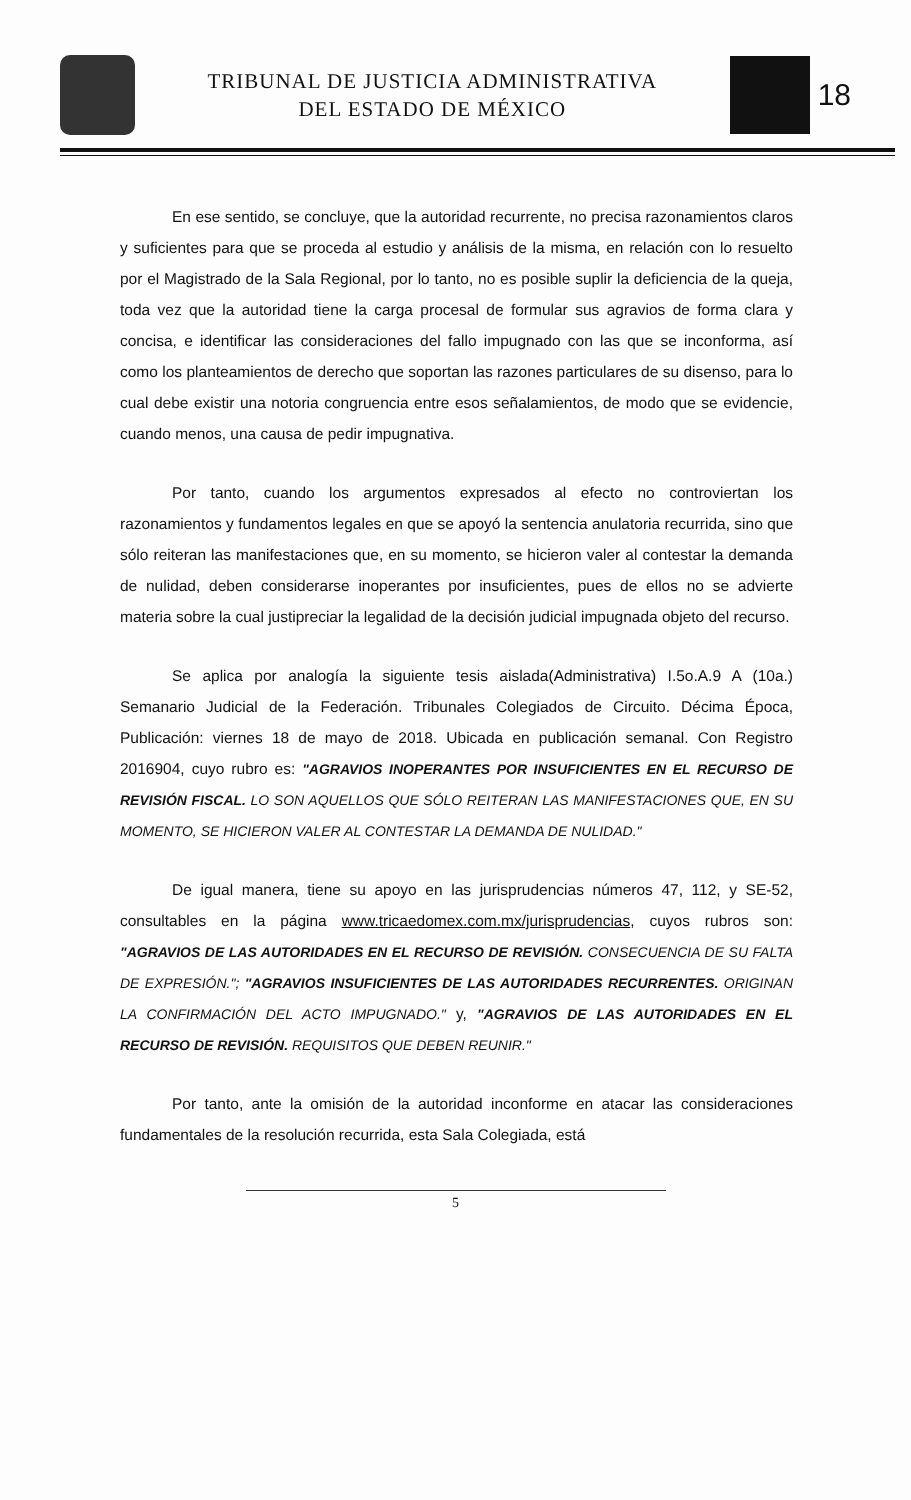TRIBUNAL DE JUSTICIA ADMINISTRATIVA
DEL ESTADO DE MÉXICO
18
En ese sentido, se concluye, que la autoridad recurrente, no precisa razonamientos claros y suficientes para que se proceda al estudio y análisis de la misma, en relación con lo resuelto por el Magistrado de la Sala Regional, por lo tanto, no es posible suplir la deficiencia de la queja, toda vez que la autoridad tiene la carga procesal de formular sus agravios de forma clara y concisa, e identificar las consideraciones del fallo impugnado con las que se inconforma, así como los planteamientos de derecho que soportan las razones particulares de su disenso, para lo cual debe existir una notoria congruencia entre esos señalamientos, de modo que se evidencie, cuando menos, una causa de pedir impugnativa.
Por tanto, cuando los argumentos expresados al efecto no controviertan los razonamientos y fundamentos legales en que se apoyó la sentencia anulatoria recurrida, sino que sólo reiteran las manifestaciones que, en su momento, se hicieron valer al contestar la demanda de nulidad, deben considerarse inoperantes por insuficientes, pues de ellos no se advierte materia sobre la cual justipreciar la legalidad de la decisión judicial impugnada objeto del recurso.
Se aplica por analogía la siguiente tesis aislada(Administrativa) I.5o.A.9 A (10a.) Semanario Judicial de la Federación. Tribunales Colegiados de Circuito. Décima Época, Publicación: viernes 18 de mayo de 2018. Ubicada en publicación semanal. Con Registro 2016904, cuyo rubro es: "AGRAVIOS INOPERANTES POR INSUFICIENTES EN EL RECURSO DE REVISIÓN FISCAL. LO SON AQUELLOS QUE SÓLO REITERAN LAS MANIFESTACIONES QUE, EN SU MOMENTO, SE HICIERON VALER AL CONTESTAR LA DEMANDA DE NULIDAD."
De igual manera, tiene su apoyo en las jurisprudencias números 47, 112, y SE-52, consultables en la página www.tricaedomex.com.mx/jurisprudencias, cuyos rubros son: "AGRAVIOS DE LAS AUTORIDADES EN EL RECURSO DE REVISIÓN. CONSECUENCIA DE SU FALTA DE EXPRESIÓN."; "AGRAVIOS INSUFICIENTES DE LAS AUTORIDADES RECURRENTES. ORIGINAN LA CONFIRMACIÓN DEL ACTO IMPUGNADO." y, "AGRAVIOS DE LAS AUTORIDADES EN EL RECURSO DE REVISIÓN. REQUISITOS QUE DEBEN REUNIR."
Por tanto, ante la omisión de la autoridad inconforme en atacar las consideraciones fundamentales de la resolución recurrida, esta Sala Colegiada, está
5